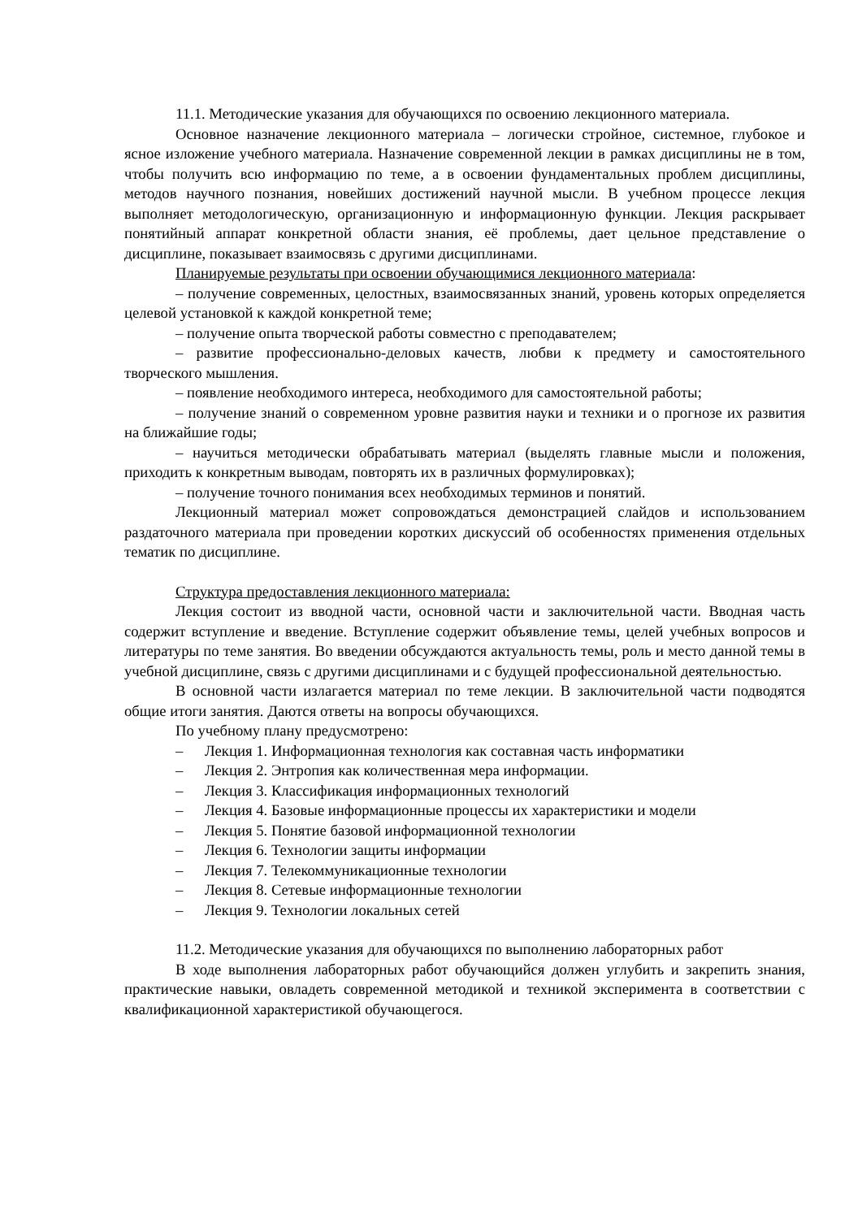11.1. Методические указания для обучающихся по освоению лекционного материала.
Основное назначение лекционного материала – логически стройное, системное, глубокое и ясное изложение учебного материала. Назначение современной лекции в рамках дисциплины не в том, чтобы получить всю информацию по теме, а в освоении фундаментальных проблем дисциплины, методов научного познания, новейших достижений научной мысли. В учебном процессе лекция выполняет методологическую, организационную и информационную функции. Лекция раскрывает понятийный аппарат конкретной области знания, её проблемы, дает цельное представление о дисциплине, показывает взаимосвязь с другими дисциплинами.
Планируемые результаты при освоении обучающимися лекционного материала:
– получение современных, целостных, взаимосвязанных знаний, уровень которых определяется целевой установкой к каждой конкретной теме;
– получение опыта творческой работы совместно с преподавателем;
– развитие профессионально-деловых качеств, любви к предмету и самостоятельного творческого мышления.
– появление необходимого интереса, необходимого для самостоятельной работы;
– получение знаний о современном уровне развития науки и техники и о прогнозе их развития на ближайшие годы;
– научиться методически обрабатывать материал (выделять главные мысли и положения, приходить к конкретным выводам, повторять их в различных формулировках);
– получение точного понимания всех необходимых терминов и понятий.
Лекционный материал может сопровождаться демонстрацией слайдов и использованием раздаточного материала при проведении коротких дискуссий об особенностях применения отдельных тематик по дисциплине.
Структура предоставления лекционного материала:
Лекция состоит из вводной части, основной части и заключительной части. Вводная часть содержит вступление и введение. Вступление содержит объявление темы, целей учебных вопросов и литературы по теме занятия. Во введении обсуждаются актуальность темы, роль и место данной темы в учебной дисциплине, связь с другими дисциплинами и с будущей профессиональной деятельностью.
В основной части излагается материал по теме лекции. В заключительной части подводятся общие итоги занятия. Даются ответы на вопросы обучающихся.
По учебному плану предусмотрено:
– Лекция 1. Информационная технология как составная часть информатики
– Лекция 2. Энтропия как количественная мера информации.
– Лекция 3. Классификация информационных технологий
– Лекция 4. Базовые информационные процессы их характеристики и модели
– Лекция 5. Понятие базовой информационной технологии
– Лекция 6. Технологии защиты информации
– Лекция 7. Телекоммуникационные технологии
– Лекция 8. Сетевые информационные технологии
– Лекция 9. Технологии локальных сетей
11.2. Методические указания для обучающихся по выполнению лабораторных работ
В ходе выполнения лабораторных работ обучающийся должен углубить и закрепить знания, практические навыки, овладеть современной методикой и техникой эксперимента в соответствии с квалификационной характеристикой обучающегося.